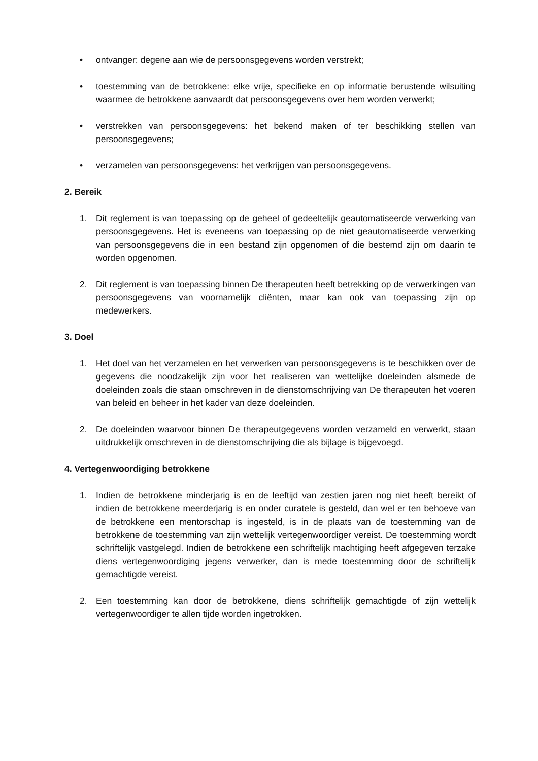• ontvanger: degene aan wie de persoonsgegevens worden verstrekt;
• toestemming van de betrokkene: elke vrije, specifieke en op informatie berustende wilsuiting waarmee de betrokkene aanvaardt dat persoonsgegevens over hem worden verwerkt;
• verstrekken van persoonsgegevens: het bekend maken of ter beschikking stellen van persoonsgegevens;
• verzamelen van persoonsgegevens: het verkrijgen van persoonsgegevens.
2. Bereik
1. Dit reglement is van toepassing op de geheel of gedeeltelijk geautomatiseerde verwerking van persoonsgegevens. Het is eveneens van toepassing op de niet geautomatiseerde verwerking van persoonsgegevens die in een bestand zijn opgenomen of die bestemd zijn om daarin te worden opgenomen.
2. Dit reglement is van toepassing binnen De therapeuten heeft betrekking op de verwerkingen van persoonsgegevens van voornamelijk cliënten, maar kan ook van toepassing zijn op medewerkers.
3. Doel
1. Het doel van het verzamelen en het verwerken van persoonsgegevens is te beschikken over de gegevens die noodzakelijk zijn voor het realiseren van wettelijke doeleinden alsmede de doeleinden zoals die staan omschreven in de dienstomschrijving van De therapeuten het voeren van beleid en beheer in het kader van deze doeleinden.
2. De doeleinden waarvoor binnen De therapeutgegevens worden verzameld en verwerkt, staan uitdrukkelijk omschreven in de dienstomschrijving die als bijlage is bijgevoegd.
4. Vertegenwoordiging betrokkene
1. Indien de betrokkene minderjarig is en de leeftijd van zestien jaren nog niet heeft bereikt of indien de betrokkene meerderjarig is en onder curatele is gesteld, dan wel er ten behoeve van de betrokkene een mentorschap is ingesteld, is in de plaats van de toestemming van de betrokkene de toestemming van zijn wettelijk vertegenwoordiger vereist. De toestemming wordt schriftelijk vastgelegd. Indien de betrokkene een schriftelijk machtiging heeft afgegeven terzake diens vertegenwoordiging jegens verwerker, dan is mede toestemming door de schriftelijk gemachtigde vereist.
2. Een toestemming kan door de betrokkene, diens schriftelijk gemachtigde of zijn wettelijk vertegenwoordiger te allen tijde worden ingetrokken.